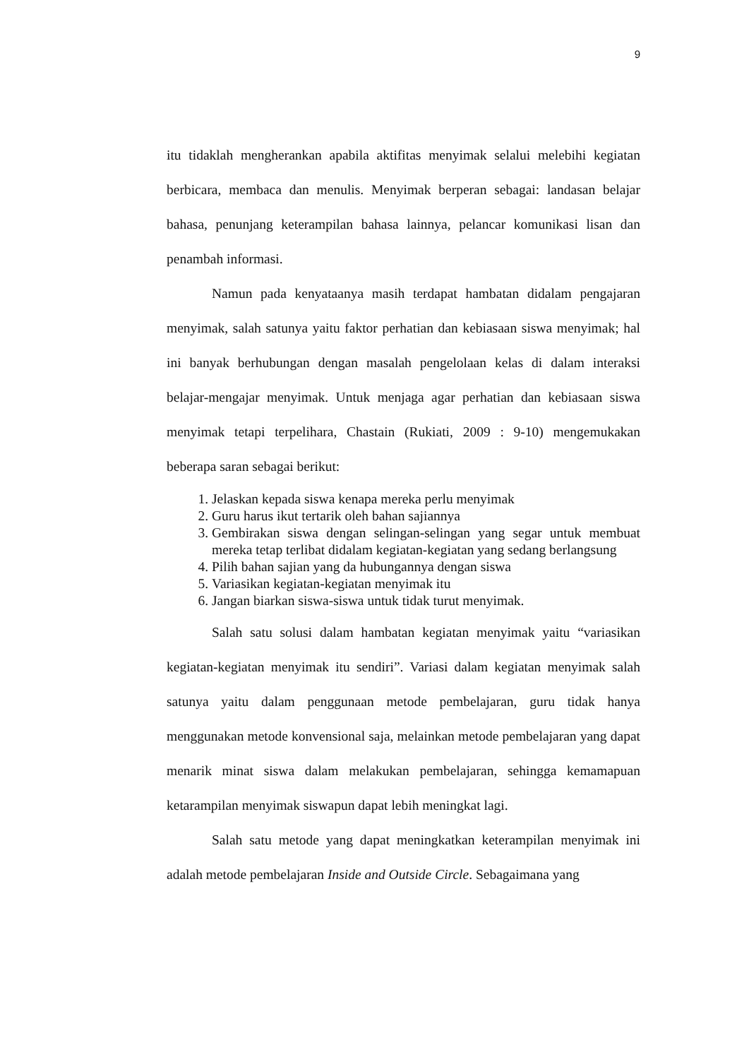9
itu tidaklah mengherankan apabila aktifitas menyimak selalui melebihi kegiatan berbicara, membaca dan menulis. Menyimak berperan sebagai: landasan belajar bahasa, penunjang keterampilan bahasa lainnya, pelancar komunikasi lisan dan penambah informasi.
Namun pada kenyataanya masih terdapat hambatan didalam pengajaran menyimak, salah satunya yaitu faktor perhatian dan kebiasaan siswa menyimak; hal ini banyak berhubungan dengan masalah pengelolaan kelas di dalam interaksi belajar-mengajar menyimak. Untuk menjaga agar perhatian dan kebiasaan siswa menyimak tetapi terpelihara, Chastain (Rukiati, 2009 : 9-10) mengemukakan beberapa saran sebagai berikut:
1. Jelaskan kepada siswa kenapa mereka perlu menyimak
2. Guru harus ikut tertarik oleh bahan sajiannya
3. Gembirakan siswa dengan selingan-selingan yang segar untuk membuat mereka tetap terlibat didalam kegiatan-kegiatan yang sedang berlangsung
4. Pilih bahan sajian yang da hubungannya dengan siswa
5. Variasikan kegiatan-kegiatan menyimak itu
6. Jangan biarkan siswa-siswa untuk tidak turut menyimak.
Salah satu solusi dalam hambatan kegiatan menyimak yaitu “variasikan kegiatan-kegiatan menyimak itu sendiri”. Variasi dalam kegiatan menyimak salah satunya yaitu dalam penggunaan metode pembelajaran, guru tidak hanya menggunakan metode konvensional saja, melainkan metode pembelajaran yang dapat menarik minat siswa dalam melakukan pembelajaran, sehingga kemamapuan ketarampilan menyimak siswapun dapat lebih meningkat lagi.
Salah satu metode yang dapat meningkatkan keterampilan menyimak ini adalah metode pembelajaran Inside and Outside Circle. Sebagaimana yang